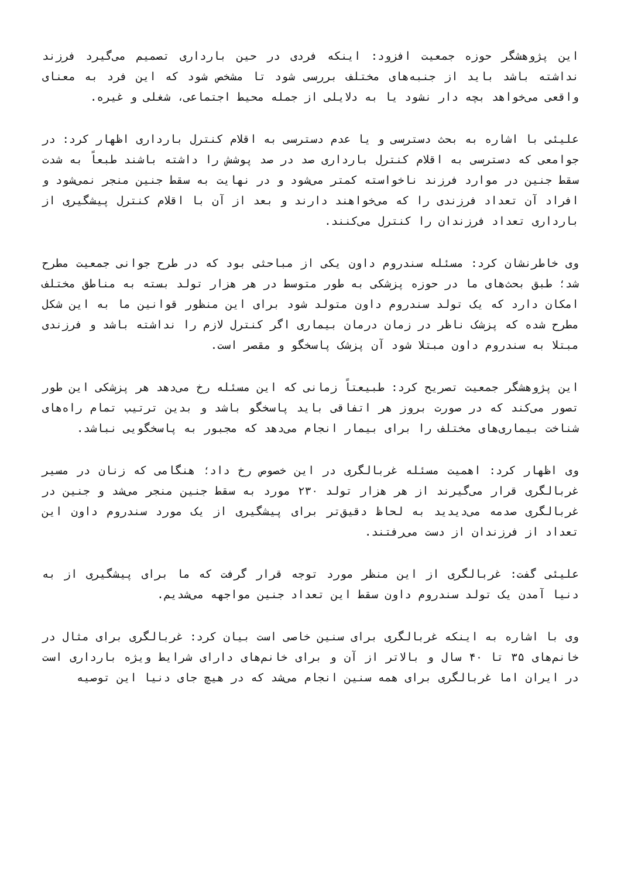این پژوهشگر حوزه جمعیت افزود: اینکه فردی در حین بارداری تصمیم می‌گیرد فرزند نداشته باشد باید از جنبه‌های مختلف بررسی شود تا مشخص شود که این فرد به معنای واقعی می‌خواهد بچه دار نشود یا به دلایلی از جمله محیط اجتماعی، شغلی و غیره.
علیئی با اشاره به بحث دسترسی و یا عدم دسترسی به اقلام کنترل بارداری اظهار کرد: در جوامعی که دسترسی به اقلام کنترل بارداری صد در صد پوشش را داشته باشند طبعاً به شدت سقط جنین در موارد فرزند ناخواسته کمتر می‌شود و در نهایت به سقط جنین منجر نمی‌شود و افراد آن تعداد فرزندی را که می‌خواهند دارند و بعد از آن با اقلام کنترل پیشگیری از بارداری تعداد فرزندان را کنترل می‌کنند.
وی خاطرنشان کرد: مسئله سندروم داون یکی از مباحثی بود که در طرح جوانی جمعیت مطرح شد؛ طبق بحث‌های ما در حوزه پزشکی به طور متوسط در هر هزار تولد بسته به مناطق مختلف امکان دارد که یک تولد سندروم داون متولد شود برای این منظور قوانین ما به این شکل مطرح شده که پزشک ناظر در زمان درمان بیماری اگر کنترل لازم را نداشته باشد و فرزندی مبتلا به سندروم داون مبتلا شود آن پزشک پاسخگو و مقصر است.
این پژوهشگر جمعیت تصریح کرد: طبیعتاً زمانی که این مسئله رخ می‌دهد هر پزشکی این طور تصور می‌کند که در صورت بروز هر اتفاقی باید پاسخگو باشد و بدین ترتیب تمام راه‌های شناخت بیماری‌های مختلف را برای بیمار انجام می‌دهد که مجبور به پاسخگویی نباشد.
وی اظهار کرد: اهمیت مسئله غربالگری در این خصوص رخ داد؛ هنگامی که زنان در مسیر غربالگری قرار می‌گیرند از هر هزار تولد ۲۳۰ مورد به سقط جنین منجر می‌شد و جنین در غربالگری صدمه می‌دیدید به لحاظ دقیق‌تر برای پیشگیری از یک مورد سندروم داون این تعداد از فرزندان از دست می‌رفتند.
علیئی گفت: غربالگری از این منظر مورد توجه قرار گرفت که ما برای پیشگیری از به دنیا آمدن یک تولد سندروم داون سقط این تعداد جنین مواجهه می‌شدیم.
وی با اشاره به اینکه غربالگری برای سنین خاصی است بیان کرد: غربالگری برای مثال در خانم‌های ۳۵ تا ۴۰ سال و بالاتر از آن و برای خانم‌های دارای شرایط ویژه بارداری است در ایران اما غربالگری برای همه سنین انجام می‌شد که در هیچ جای دنیا این توصیه